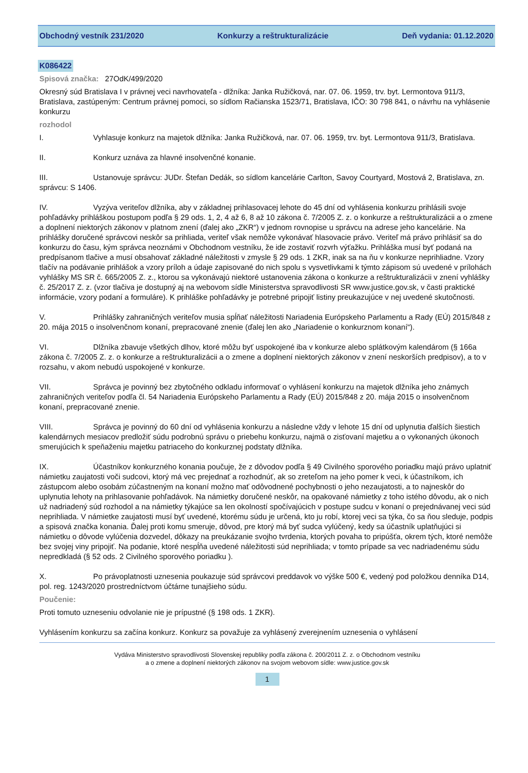Obchodný vestník 231/2020 Konkurzy a reštrukturalizácie Deň vydania: 01.12.2020
K086422
Spisová značka: 27OdK/499/2020
Okresný súd Bratislava I v právnej veci navrhovateľa - dlžníka: Janka Ružičková, nar. 07. 06. 1959, trv. byt. Lermontova 911/3, Bratislava, zastúpeným: Centrum právnej pomoci, so sídlom Račianska 1523/71, Bratislava, IČO: 30 798 841, o návrhu na vyhlásenie konkurzu
rozhodol
I. Vyhlasuje konkurz na majetok dlžníka: Janka Ružičková, nar. 07. 06. 1959, trv. byt. Lermontova 911/3, Bratislava.
II. Konkurz uznáva za hlavné insolvenčné konanie.
III. Ustanovuje správcu: JUDr. Štefan Dedák, so sídlom kancelárie Carlton, Savoy Courtyard, Mostová 2, Bratislava, zn. správcu: S 1406.
IV. Vyzýva veriteľov dlžníka, aby v základnej prihlasovacej lehote do 45 dní od vyhlásenia konkurzu prihlásili svoje pohľadávky prihláškou postupom podľa § 29 ods. 1, 2, 4 až 6, 8 až 10 zákona č. 7/2005 Z. z. o konkurze a reštrukturalizácii a o zmene a doplnení niektorých zákonov v platnom znení (ďalej ako „ZKR“) v jednom rovnopise u správcu na adrese jeho kancelárie. Na prihlášky doručené správcovi neskôr sa prihliada, veriteľ však nemôže vykonávať hlasovacie právo. Veriteľ má právo prihlásiť sa do konkurzu do času, kým správca neoznámi v Obchodnom vestníku, že ide zostaviť rozvrh výťažku. Prihláška musí byť podaná na predpísanom tlačive a musí obsahovať základné náležitosti v zmysle § 29 ods. 1 ZKR, inak sa na ňu v konkurze neprihliadne. Vzory tlačív na podávanie prihlášok a vzory príloh a údaje zapisované do nich spolu s vysvetlivkami k týmto zápisom sú uvedené v prílohách vyhlášky MS SR č. 665/2005 Z. z., ktorou sa vykonávajú niektoré ustanovenia zákona o konkurze a reštrukturalizácii v znení vyhlášky č. 25/2017 Z. z. (vzor tlačiva je dostupný aj na webovom sídle Ministerstva spravodlivosti SR www.justice.gov.sk, v časti praktické informácie, vzory podaní a formuláre). K prihláške pohľadávky je potrebné pripojiť listiny preukazujúce v nej uvedené skutočnosti.
V. Prihlášky zahraničných veriteľov musia spĺňať náležitosti Nariadenia Európskeho Parlamentu a Rady (EÚ) 2015/848 z 20. mája 2015 o insolvenčnom konaní, prepracované znenie (ďalej len ako „Nariadenie o konkurznom konaní“).
VI. Dlžníka zbavuje všetkých dlhov, ktoré môžu byť uspokojené iba v konkurze alebo splátkovým kalendárom (§ 166a zákona č. 7/2005 Z. z. o konkurze a reštrukturalizácii a o zmene a doplnení niektorých zákonov v znení neskorších predpisov), a to v rozsahu, v akom nebudú uspokojené v konkurze.
VII. Správca je povinný bez zbytočného odkladu informovať o vyhlásení konkurzu na majetok dlžníka jeho známych zahraničných veriteľov podľa čl. 54 Nariadenia Európskeho Parlamentu a Rady (EÚ) 2015/848 z 20. mája 2015 o insolvenčnom konaní, prepracované znenie.
VIII. Správca je povinný do 60 dní od vyhlásenia konkurzu a následne vždy v lehote 15 dní od uplynutia ďalších šiestich kalendárnych mesiacov predložiť súdu podrobnú správu o priebehu konkurzu, najmä o zisťovaní majetku a o vykonaných úkonoch smerujúcich k speňaženiu majetku patriaceho do konkurznej podstaty dlžníka.
IX. Účastníkov konkurzného konania poučuje, že z dôvodov podľa § 49 Civilného sporového poriadku majú právo uplatniť námietku zaujatosti voči sudcovi, ktorý má vec prejednať a rozhodnúť, ak so zreteľom na jeho pomer k veci, k účastníkom, ich zástupcom alebo osobám zúčastneným na konaní možno mať odôvodnené pochybnosti o jeho nezaujatosti, a to najneskôr do uplynutia lehoty na prihlasovanie pohľadávok. Na námietky doručené neskôr, na opakované námietky z toho istého dôvodu, ak o nich už nadriadený súd rozhodol a na námietky týkajúce sa len okolností spočívajúcich v postupe sudcu v konaní o prejednávanej veci súd neprihliada. V námietke zaujatosti musí byť uvedené, ktorému súdu je určená, kto ju robí, ktorej veci sa týka, čo sa ňou sleduje, podpis a spisová značka konania. Ďalej proti komu smeruje, dôvod, pre ktorý má byť sudca vylúčený, kedy sa účastník uplatňujúci si námietku o dôvode vylúčenia dozvedel, dôkazy na preukázanie svojho tvrdenia, ktorých povaha to pripúšťa, okrem tých, ktoré nemôže bez svojej viny pripojiť. Na podanie, ktoré nespĺňa uvedené náležitosti súd neprihliada; v tomto prípade sa vec nadriadenému súdu nepredkladá (§ 52 ods. 2 Civilného sporového poriadku ).
X. Po právoplatnosti uznesenia poukazuje súd správcovi preddavok vo výške 500 €, vedený pod položkou denníka D14, pol. reg. 1243/2020 prostredníctvom účtárne tunajšieho súdu.
Poučenie:
Proti tomuto uzneseniu odvolanie nie je prípustné (§ 198 ods. 1 ZKR).
Vyhlásením konkurzu sa začína konkurz. Konkurz sa považuje za vyhlásený zverejnením uznesenia o vyhlásení
Vydáva Ministerstvo spravodlivosti Slovenskej republiky podľa zákona č. 200/2011 Z. z. o Obchodnom vestníku
a o zmene a doplnení niektorých zákonov na svojom webovom sídle: www.justice.gov.sk
1